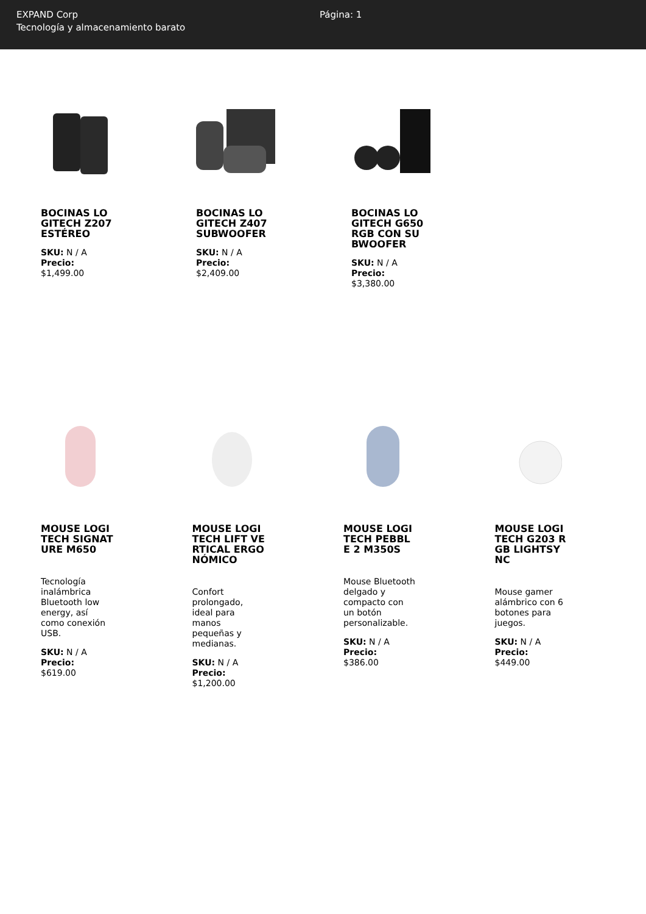EXPAND Corp
Tecnología y almacenamiento barato
Página: 1
BOCINAS LOGITECH Z207 ESTÉREO
SKU: N / A
Precio:
$1,499.00
BOCINAS LOGITECH Z407 SUBWOOFER
SKU: N / A
Precio:
$2,409.00
BOCINAS LOGITECH G650 RGB CON SUBWOOFER
SKU: N / A
Precio:
$3,380.00
MOUSE LOGITECH SIGNATURE M650
Tecnología inalámbrica Bluetooth low energy, así como conexión USB.
SKU: N / A
Precio:
$619.00
MOUSE LOGITECH LIFT VERTICAL ERGONÓMICO
Confort prolongado, ideal para manos pequeñas y medianas.
SKU: N / A
Precio:
$1,200.00
MOUSE LOGITECH PEBBLE 2 M350S
Mouse Bluetooth delgado y compacto con un botón personalizable.
SKU: N / A
Precio:
$386.00
MOUSE LOGITECH G203 RGB LIGHTSYNC
Mouse gamer alámbrico con 6 botones para juegos.
SKU: N / A
Precio:
$449.00